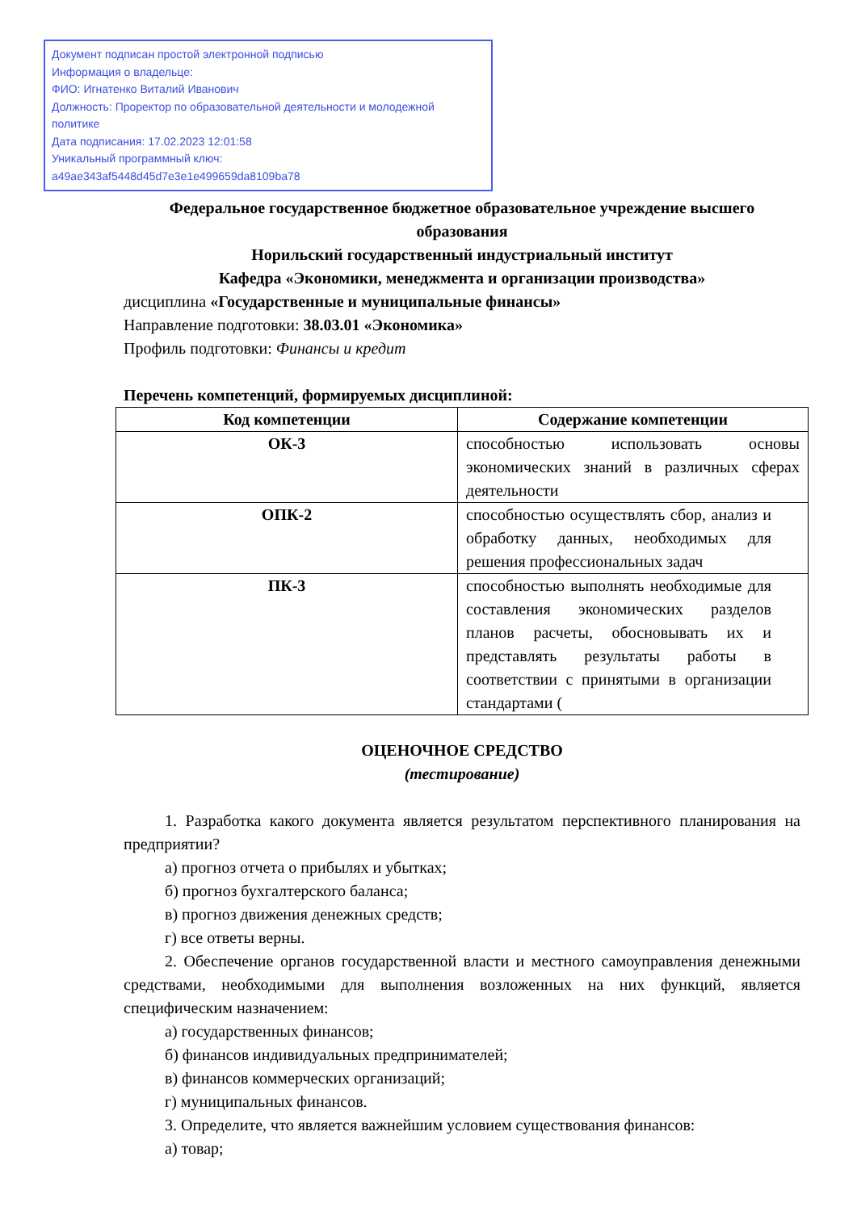Документ подписан простой электронной подписью
Информация о владельце:
ФИО: Игнатенко Виталий Иванович
Должность: Проректор по образовательной деятельности и молодежной политике
Дата подписания: 17.02.2023 12:01:58
Уникальный программный ключ:
a49ae343af5448d45d7e3e1e499659da8109ba78
Федеральное государственное бюджетное образовательное учреждение высшего образования
Норильский государственный индустриальный институт
Кафедра «Экономики, менеджмента и организации производства»
дисциплина «Государственные и муниципальные финансы»
Направление подготовки: 38.03.01 «Экономика»
Профиль подготовки: Финансы и кредит
Перечень компетенций, формируемых дисциплиной:
| Код компетенции | Содержание компетенции |
| --- | --- |
| ОК-3 | способностью использовать основы экономических знаний в различных сферах деятельности |
| ОПК-2 | способностью осуществлять сбор, анализ и обработку данных, необходимых для решения профессиональных задач |
| ПК-3 | способностью выполнять необходимые для составления экономических разделов планов расчеты, обосновывать их и представлять результаты работы в соответствии с принятыми в организации стандартами ( |
ОЦЕНОЧНОЕ СРЕДСТВО
(тестирование)
1. Разработка какого документа является результатом перспективного планирования на предприятии?
а) прогноз отчета о прибылях и убытках;
б) прогноз бухгалтерского баланса;
в) прогноз движения денежных средств;
г) все ответы верны.
2. Обеспечение органов государственной власти и местного самоуправления денежными средствами, необходимыми для выполнения возложенных на них функций, является специфическим назначением:
а) государственных финансов;
б) финансов индивидуальных предпринимателей;
в) финансов коммерческих организаций;
г) муниципальных финансов.
3. Определите, что является важнейшим условием существования финансов:
а) товар;